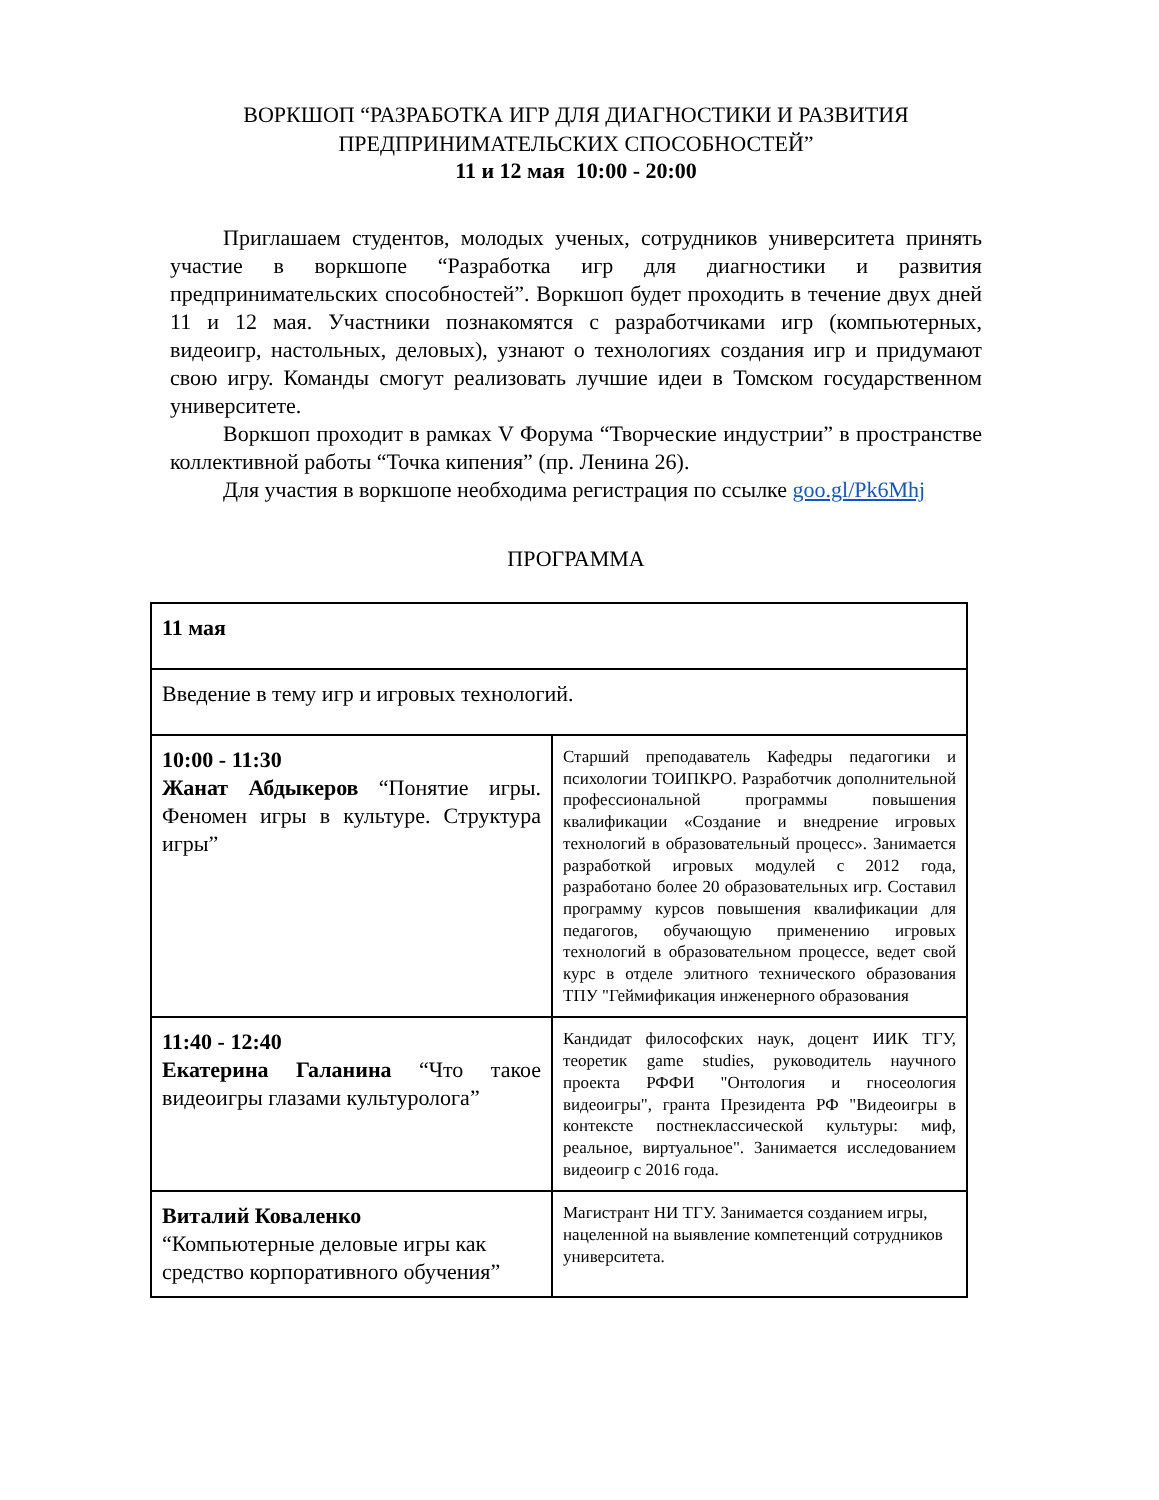ВОРКШОП “РАЗРАБОТКА ИГР ДЛЯ ДИАГНОСТИКИ И РАЗВИТИЯ ПРЕДПРИНИМАТЕЛЬСКИХ СПОСОБНОСТЕЙ”
11 и 12 мая 10:00 - 20:00
Приглашаем студентов, молодых ученых, сотрудников университета принять участие в воркшопе “Разработка игр для диагностики и развития предпринимательских способностей”. Воркшоп будет проходить в течение двух дней 11 и 12 мая. Участники познакомятся с разработчиками игр (компьютерных, видеоигр, настольных, деловых), узнают о технологиях создания игр и придумают свою игру. Команды смогут реализовать лучшие идеи в Томском государственном университете.
Воркшоп проходит в рамках V Форума “Творческие индустрии” в пространстве коллективной работы “Точка кипения” (пр. Ленина 26).
Для участия в воркшопе необходима регистрация по ссылке goo.gl/Pk6Mhj
ПРОГРАММА
| 11 мая | |
| Введение в тему игр и игровых технологий. | |
| 10:00 - 11:30 Жанат Абдыкеров “Понятие игры. Феномен игры в культуре. Структура игры” | Старший преподаватель Кафедры педагогики и психологии ТОИПКРО. Разработчик дополнительной профессиональной программы повышения квалификации «Создание и внедрение игровых технологий в образовательный процесс». Занимается разработкой игровых модулей с 2012 года, разработано более 20 образовательных игр. Составил программу курсов повышения квалификации для педагогов, обучающую применению игровых технологий в образовательном процессе, ведет свой курс в отделе элитного технического образования ТПУ "Геймификация инженерного образования |
| 11:40 - 12:40 Екатерина Галанина “Что такое видеоигры глазами культуролога” | Кандидат философских наук, доцент ИИК ТГУ, теоретик game studies, руководитель научного проекта РФФИ "Онтология и гносеология видеоигры", гранта Президента РФ "Видеоигры в контексте постнеклассической культуры: миф, реальное, виртуальное". Занимается исследованием видеоигр с 2016 года. |
| Виталий Коваленко “Компьютерные деловые игры как средство корпоративного обучения” | Магистрант НИ ТГУ. Занимается созданием игры, нацеленной на выявление компетенций сотрудников университета. |